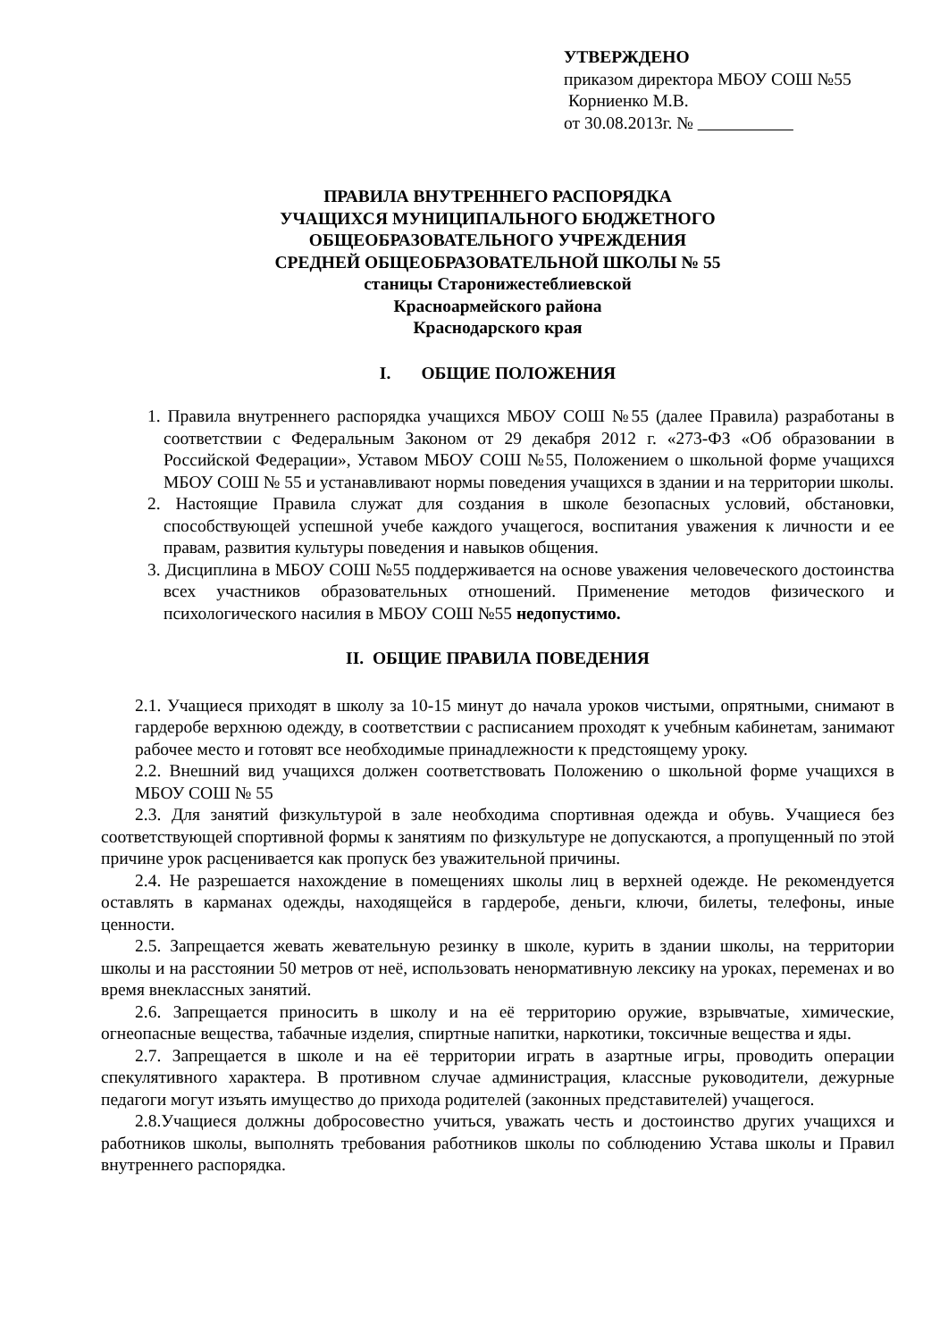УТВЕРЖДЕНО
приказом директора МБОУ СОШ №55
Корниенко М.В.
от 30.08.2013г. №
ПРАВИЛА ВНУТРЕННЕГО РАСПОРЯДКА
УЧАЩИХСЯ МУНИЦИПАЛЬНОГО БЮДЖЕТНОГО
ОБЩЕОБРАЗОВАТЕЛЬНОГО УЧРЕЖДЕНИЯ
СРЕДНЕЙ ОБЩЕОБРАЗОВАТЕЛЬНОЙ ШКОЛЫ № 55
станицы Старонижестеблиевской
Красноармейского района
Краснодарского края
I. ОБЩИЕ ПОЛОЖЕНИЯ
1. Правила внутреннего распорядка учащихся МБОУ СОШ №55 (далее Правила) разработаны в соответствии с Федеральным Законом от 29 декабря 2012 г. «273-ФЗ «Об образовании в Российской Федерации», Уставом МБОУ СОШ №55, Положением о школьной форме учащихся МБОУ СОШ № 55 и устанавливают нормы поведения учащихся в здании и на территории школы.
2. Настоящие Правила служат для создания в школе безопасных условий, обстановки, способствующей успешной учебе каждого учащегося, воспитания уважения к личности и ее правам, развития культуры поведения и навыков общения.
3. Дисциплина в МБОУ СОШ №55 поддерживается на основе уважения человеческого достоинства всех участников образовательных отношений. Применение методов физического и психологического насилия в МБОУ СОШ №55 недопустимо.
II. ОБЩИЕ ПРАВИЛА ПОВЕДЕНИЯ
2.1. Учащиеся приходят в школу за 10-15 минут до начала уроков чистыми, опрятными, снимают в гардеробе верхнюю одежду, в соответствии с расписанием проходят к учебным кабинетам, занимают рабочее место и готовят все необходимые принадлежности к предстоящему уроку.
2.2. Внешний вид учащихся должен соответствовать Положению о школьной форме учащихся в МБОУ СОШ № 55
2.3. Для занятий физкультурой в зале необходима спортивная одежда и обувь. Учащиеся без соответствующей спортивной формы к занятиям по физкультуре не допускаются, а пропущенный по этой причине урок расценивается как пропуск без уважительной причины.
2.4. Не разрешается нахождение в помещениях школы лиц в верхней одежде. Не рекомендуется оставлять в карманах одежды, находящейся в гардеробе, деньги, ключи, билеты, телефоны, иные ценности.
2.5. Запрещается жевать жевательную резинку в школе, курить в здании школы, на территории школы и на расстоянии 50 метров от неё, использовать ненормативную лексику на уроках, переменах и во время внеклассных занятий.
2.6. Запрещается приносить в школу и на её территорию оружие, взрывчатые, химические, огнеопасные вещества, табачные изделия, спиртные напитки, наркотики, токсичные вещества и яды.
2.7. Запрещается в школе и на её территории играть в азартные игры, проводить операции спекулятивного характера. В противном случае администрация, классные руководители, дежурные педагоги могут изъять имущество до прихода родителей (законных представителей) учащегося.
2.8.Учащиеся должны добросовестно учиться, уважать честь и достоинство других учащихся и работников школы, выполнять требования работников школы по соблюдению Устава школы и Правил внутреннего распорядка.